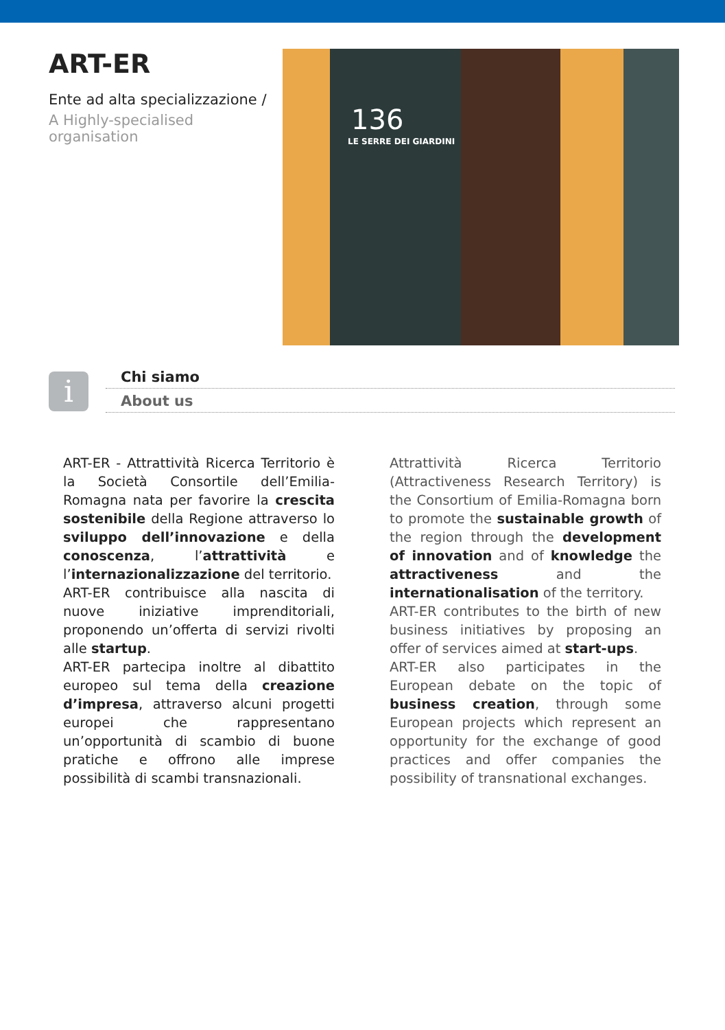ART-ER
Ente ad alta specializzazione /
A Highly-specialised organisation
136
LE SERRE DEI GIARDINI
i
Chi siamo
About us
ART-ER - Attrattività Ricerca Territorio è la Società Consortile dell’Emilia-Romagna nata per favorire la crescita sostenibile della Regione attraverso lo sviluppo dell’innovazione e della conoscenza, l’attrattività e l’internazionalizzazione del territorio.
ART-ER contribuisce alla nascita di nuove iniziative imprenditoriali, proponendo un’offerta di servizi rivolti alle startup.
ART-ER partecipa inoltre al dibattito europeo sul tema della creazione d’impresa, attraverso alcuni progetti europei che rappresentano un’opportunità di scambio di buone pratiche e offrono alle imprese possibilità di scambi transnazionali.
Attrattività Ricerca Territorio (Attractiveness Research Territory) is the Consortium of Emilia-Romagna born to promote the sustainable growth of the region through the development of innovation and of knowledge the attractiveness and the internationalisation of the territory.
ART-ER contributes to the birth of new business initiatives by proposing an offer of services aimed at start-ups.
ART-ER also participates in the European debate on the topic of business creation, through some European projects which represent an opportunity for the exchange of good practices and offer companies the possibility of transnational exchanges.